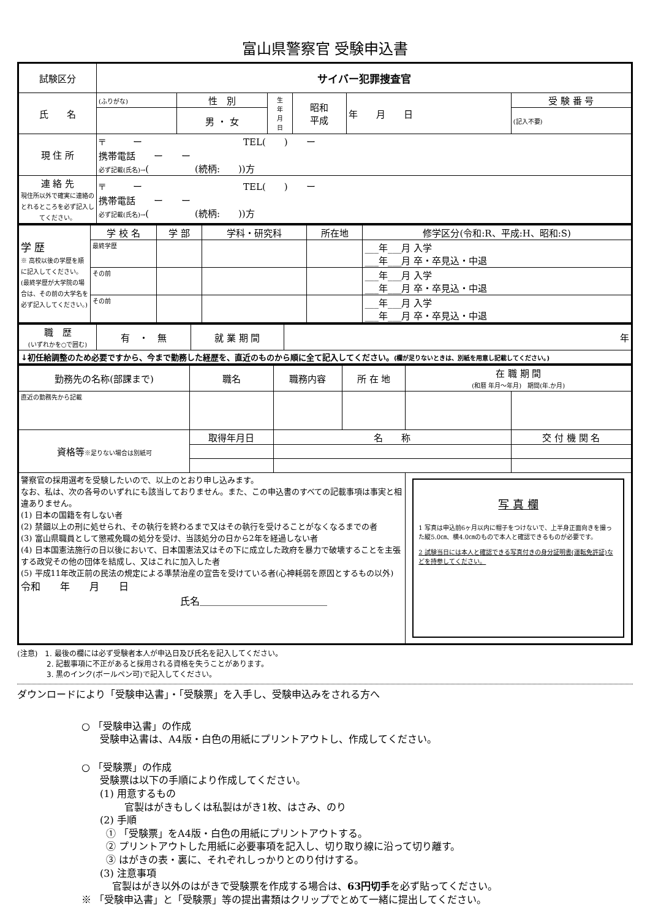富山県警察官 受験申込書
| 試験区分 | サイバー犯罪捜査官 | | | | | |
| 氏 名 | (ふりがな) | 性 別 | 生 年 月 日 | 昭和 平成 | 年 月 日 | 受 験 番 号 |
| | | 男 ・ 女 | | | | (記入不要) |
| 現 住 所 | 〒 ー TEL( ) ー 携帯電話 ー ー 必ず記載(氏名)→ ( (続柄: ))方 | | | | | |
| 連 絡 先 現住所以外で確実に連絡のとれるところを必ず記入してください。 | 〒 ー TEL( ) ー 携帯電話 ー ー 必ず記載(氏名)→ ( (続柄: ))方 | | | | | |
| 学 歴 ※ 高校以後の学歴を順に記入してください。(最終学歴が大学院の場合は、その前の大学名を必ず記入してください。) | 学 校 名 | 学 部 | 学科・研究科 | 所在地 | 修学区分(令和:R、平成:H、昭和:S) |
| | 最終学歴 | | | | ___年___月 入学 ___年___月 卒・卒見込・中退 |
| | その前 | | | | ___年___月 入学 ___年___月 卒・卒見込・中退 |
| | その前 | | | | ___年___月 入学 ___年___月 卒・卒見込・中退 |
| 職 歴 (いずれかを○で囲む) | 有 ・ 無 | 就 業 期 間 | 年 |
| ↓初任給調整のため必要ですから、今まで勤務した経歴を、直近のものから順に全て記入してください。 (欄が足りないときは、別紙を用意し記載してください。) | | | |
| 勤務先の名称(部課まで) | 職名 | 職務内容 | 所 在 地 | 在 職 期 間 (和暦 年月～年月) 期間(年.か月) | |
| --- | --- | --- | --- | --- | --- |
| 直近の勤務先から記載 | | | | | |
| 資格等 ※足りない場合は別紙可 | 取得年月日 | 名 称 | | | 交 付 機 関 名 |
| 警察官の採用選考を受験したいので、以上のとおり申し込みます。 なお、私は、次の各号のいずれにも該当しておりません。また、この申込書のすべての記載事項は事実と相違ありません。 (1) 日本の国籍を有しない者 (2) 禁錮以上の刑に処せられ、その執行を終わるまで又はその執行を受けることがなくなるまでの者 (3) 富山県職員として懲戒免職の処分を受け、当該処分の日から2年を経過しない者 (4) 日本国憲法施行の日以後において、日本国憲法又はその下に成立した政府を暴力で破壊することを主張する政党その他の団体を結成し、又はこれに加入した者 (5) 平成11年改正前の民法の規定による準禁治産の宣告を受けている者(心神耗弱を原因とするもの以外) 令和 年 月 日 氏名＿＿＿＿＿＿＿＿＿＿＿＿＿ | | | | 写 真 欄 1 写真は申込前6ヶ月以内に帽子をつけないで、上半身正面向きを撮った縦5.0㎝、横4.0㎝のもので本人と確認できるものが必要です。 2 試験当日には本人と確認できる写真付きの身分証明書(運転免許証)などを持参してください。 | |
(注意)　1. 最後の欄には必ず受験者本人が申込日及び氏名を記入してください。
　　　　2. 記載事項に不正があると採用される資格を失うことがあります。
　　　　3. 黒のインク(ボールペン可)で記入してください。
ダウンロードにより「受験申込書」・「受験票」を入手し、受験申込みをされる方へ
○ 「受験申込書」の作成
受験申込書は、A4版・白色の用紙にプリントアウトし、作成してください。
○ 「受験票」の作成
受験票は以下の手順により作成してください。
(1) 用意するもの
官製はがきもしくは私製はがき1枚、はさみ、のり
(2) 手順
① 「受験票」をA4版・白色の用紙にプリントアウトする。
② プリントアウトした用紙に必要事項を記入し、切り取り線に沿って切り離す。
③ はがきの表・裏に、それぞれしっかりとのり付けする。
(3) 注意事項
官製はがき以外のはがきで受験票を作成する場合は、63円切手を必ず貼ってください。
※ 「受験申込書」と「受験票」等の提出書類はクリップでとめて一緒に提出してください。